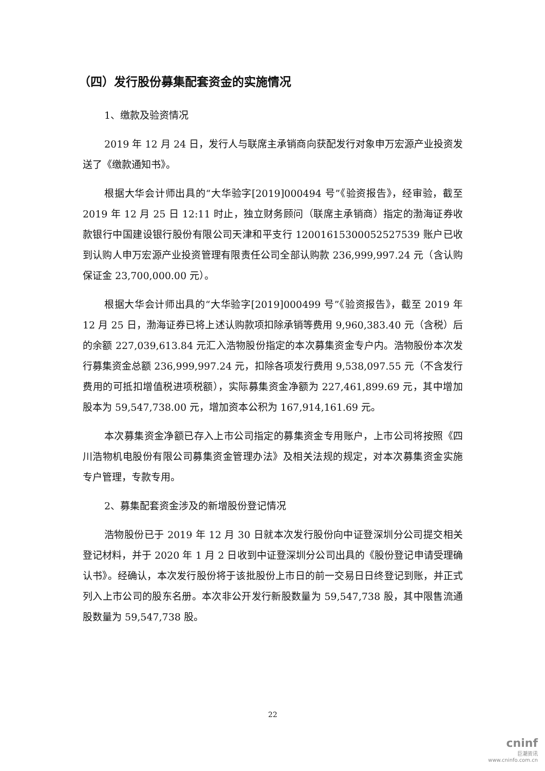（四）发行股份募集配套资金的实施情况
1、缴款及验资情况
2019 年 12 月 24 日，发行人与联席主承销商向获配发行对象申万宏源产业投资发送了《缴款通知书》。
根据大华会计师出具的“大华验字[2019]000494 号”《验资报告》，经审验，截至 2019 年 12 月 25 日 12:11 时止，独立财务顾问（联席主承销商）指定的渤海证券收款银行中国建设银行股份有限公司天津和平支行 12001615300052527539 账户已收到认购人申万宏源产业投资管理有限责任公司全部认购款 236,999,997.24 元（含认购保证金 23,700,000.00 元）。
根据大华会计师出具的“大华验字[2019]000499 号”《验资报告》，截至 2019 年 12 月 25 日，渤海证券已将上述认购款项扣除承销等费用 9,960,383.40 元（含税）后的余额 227,039,613.84 元汇入浩物股份指定的本次募集资金专户内。浩物股份本次发行募集资金总额 236,999,997.24 元，扣除各项发行费用 9,538,097.55 元（不含发行费用的可抵扣增值税进项税额），实际募集资金净额为 227,461,899.69 元，其中增加股本为 59,547,738.00 元，增加资本公积为 167,914,161.69 元。
本次募集资金净额已存入上市公司指定的募集资金专用账户，上市公司将按照《四川浩物机电股份有限公司募集资金管理办法》及相关法规的规定，对本次募集资金实施专户管理，专款专用。
2、募集配套资金涉及的新增股份登记情况
浩物股份已于 2019 年 12 月 30 日就本次发行股份向中证登深圳分公司提交相关登记材料，并于 2020 年 1 月 2 日收到中证登深圳分公司出具的《股份登记申请受理确认书》。经确认，本次发行股份将于该批股份上市日的前一交易日日终登记到账，并正式列入上市公司的股东名册。本次非公开发行新股数量为 59,547,738 股，其中限售流通股数量为 59,547,738 股。
22
cninf
巨潮资讯
www.cninfo.com.cn